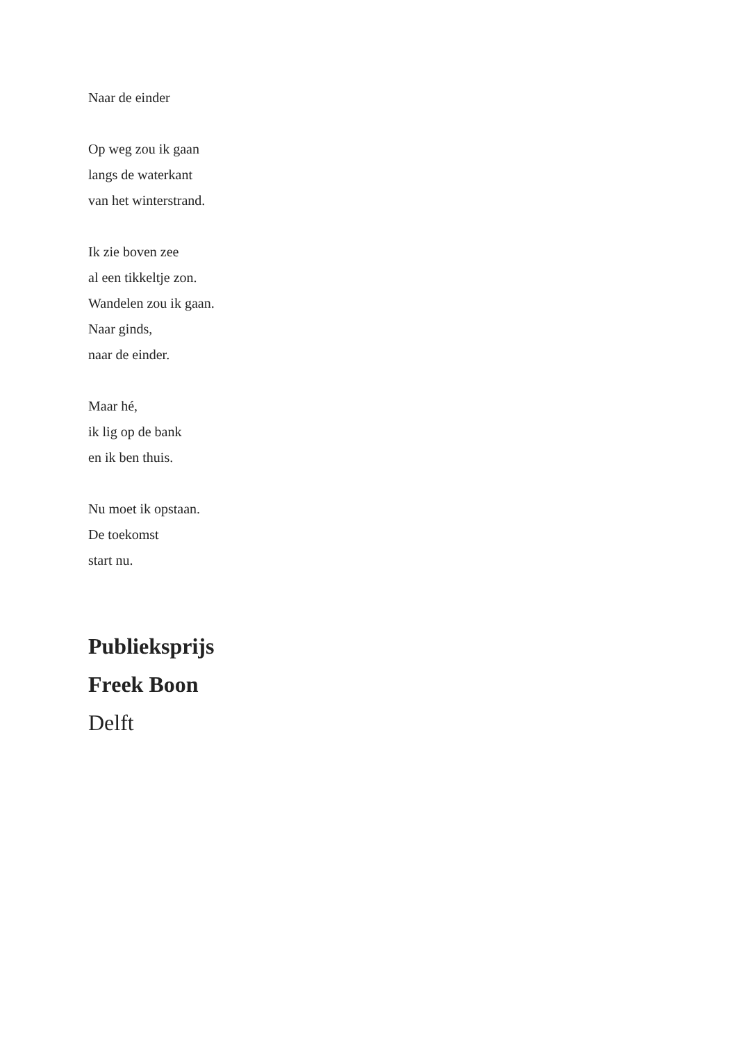Naar de einder
Op weg zou ik gaan
langs de waterkant
van het winterstrand.
Ik zie boven zee
al een tikkeltje zon.
Wandelen zou ik gaan.
Naar ginds,
naar de einder.
Maar hé,
ik lig op de bank
en ik ben thuis.
Nu moet ik opstaan.
De toekomst
start nu.
Publieksprijs
Freek Boon
Delft